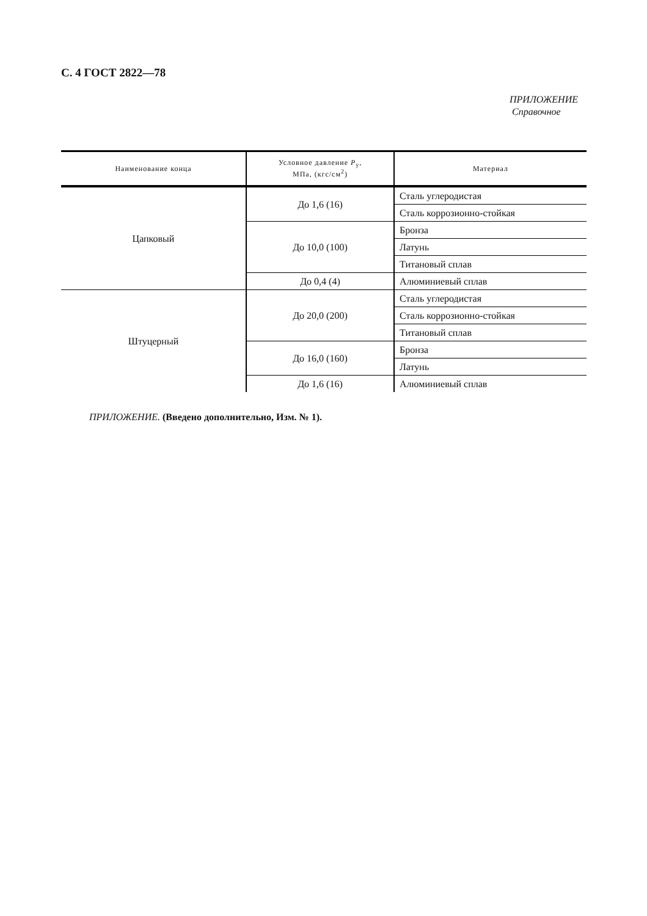С. 4 ГОСТ 2822—78
ПРИЛОЖЕНИЕ
Справочное
| Наименование конца | Условное давление P<sub>у</sub>, МПа, (кгс/см<sup>2</sup>) | Материал |
| --- | --- | --- |
| Цапковый | До 1,6 (16) | Сталь углеродистая |
| | | Сталь коррозионно-стойкая |
| | До 10,0 (100) | Бронза |
| | | Латунь |
| | | Титановый сплав |
| | До 0,4 (4) | Алюминиевый сплав |
| Штуцерный | До 20,0 (200) | Сталь углеродистая |
| | | Сталь коррозионно-стойкая |
| | | Титановый сплав |
| | До 16,0 (160) | Бронза |
| | | Латунь |
| | До 1,6 (16) | Алюминиевый сплав |
ПРИЛОЖЕНИЕ. (Введено дополнительно, Изм. № 1).